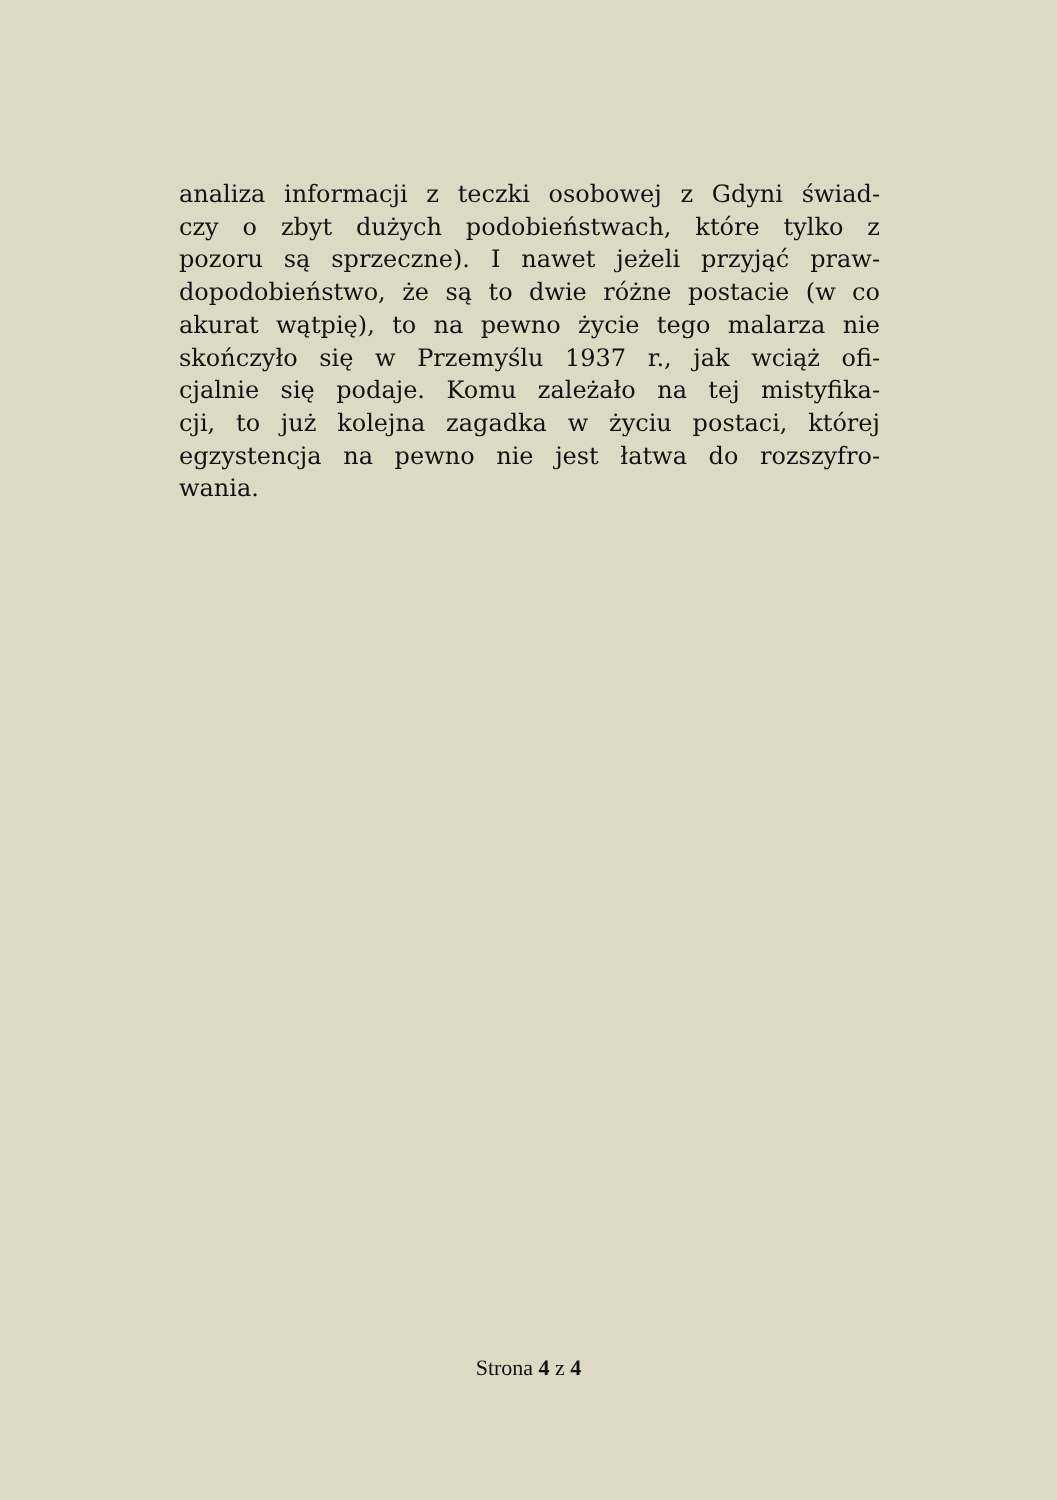analiza informacji z teczki osobowej z Gdyni świad-
czy o zbyt dużych podobieństwach, które tylko z
pozoru są sprzeczne). I nawet jeżeli przyjąć praw-
dopodobieństwo, że są to dwie różne postacie (w co
akurat wątpię), to na pewno życie tego malarza nie
skończyło się w Przemyślu 1937 r., jak wciąż ofi-
cjalnie się podaje. Komu zależało na tej mistyfika-
cji, to już kolejna zagadka w życiu postaci, której
egzystencja na pewno nie jest łatwa do rozszyfro-
wania.
Strona 4 z 4